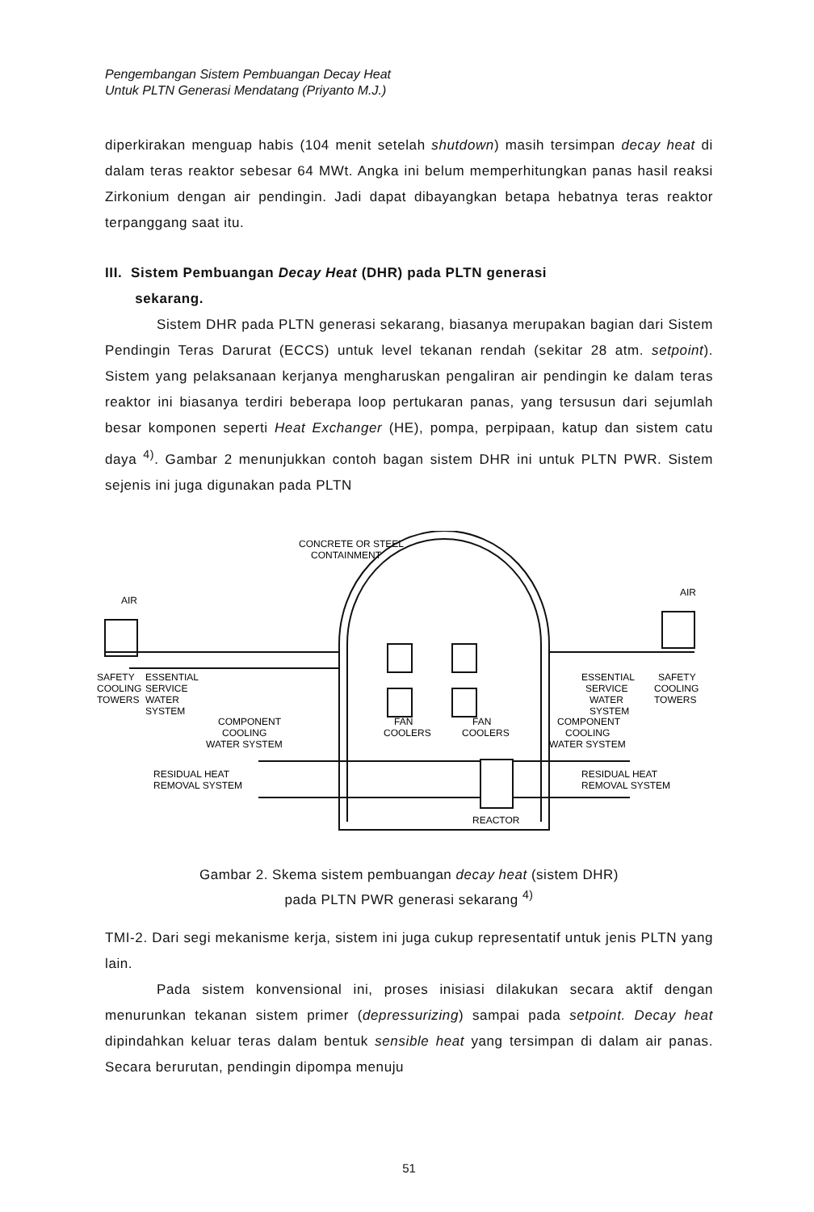Pengembangan Sistem Pembuangan Decay Heat
Untuk PLTN Generasi Mendatang (Priyanto M.J.)
diperkirakan menguap habis (104 menit setelah shutdown) masih tersimpan decay heat di dalam teras reaktor sebesar 64 MWt. Angka ini belum memperhitungkan panas hasil reaksi Zirkonium dengan air pendingin. Jadi dapat dibayangkan betapa hebatnya teras reaktor terpanggang saat itu.
III. Sistem Pembuangan Decay Heat (DHR) pada PLTN generasi
sekarang.
Sistem DHR pada PLTN generasi sekarang, biasanya merupakan bagian dari Sistem Pendingin Teras Darurat (ECCS) untuk level tekanan rendah (sekitar 28 atm. setpoint). Sistem yang pelaksanaan kerjanya mengharuskan pengaliran air pendingin ke dalam teras reaktor ini biasanya terdiri beberapa loop pertukaran panas, yang tersusun dari sejumlah besar komponen seperti Heat Exchanger (HE), pompa, perpipaan, katup dan sistem catu daya <sup>4)</sup>. Gambar 2 menunjukkan contoh bagan sistem DHR ini untuk PLTN PWR. Sistem sejenis ini juga digunakan pada PLTN
CONCRETE OR STEEL
CONTAINMENT
AIR
AIR
SAFETY
COOLING
TOWERS
ESSENTIAL
SERVICE
WATER
SYSTEM
COMPONENT
COOLING
WATER SYSTEM
RESIDUAL HEAT
REMOVAL SYSTEM
FAN
COOLERS
FAN
COOLERS
ESSENTIAL
SERVICE
WATER
SYSTEM
SAFETY
COOLING
TOWERS
COMPONENT
COOLING
WATER SYSTEM
RESIDUAL HEAT
REMOVAL SYSTEM
REACTOR
Gambar 2. Skema sistem pembuangan decay heat (sistem DHR)
pada PLTN PWR generasi sekarang <sup>4)</sup>
TMI-2. Dari segi mekanisme kerja, sistem ini juga cukup representatif untuk jenis PLTN yang lain.
Pada sistem konvensional ini, proses inisiasi dilakukan secara aktif dengan menurunkan tekanan sistem primer (depressurizing) sampai pada setpoint. Decay heat dipindahkan keluar teras dalam bentuk sensible heat yang tersimpan di dalam air panas. Secara berurutan, pendingin dipompa menuju
51